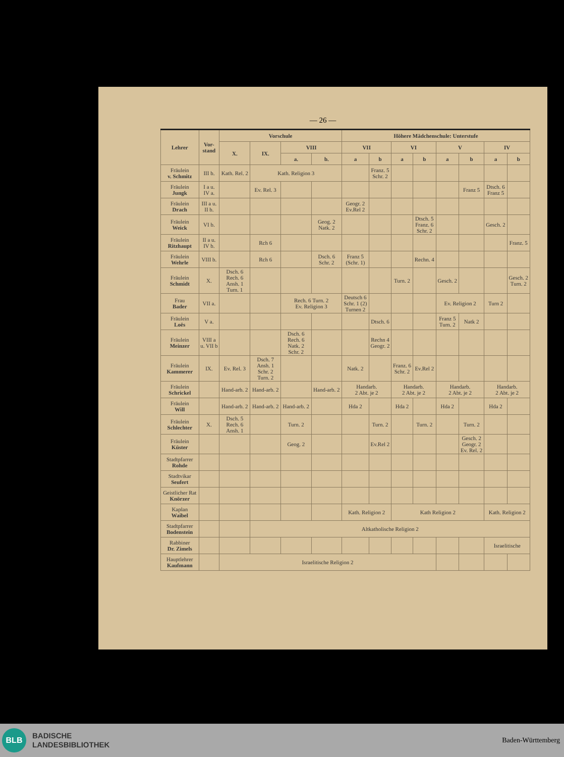— 26 —
| Lehrer | Vor- stand | Vorschule | | | | Höhere Mädchenschule: Unterstufe | | | | | | | |
| --- | --- | --- | --- | --- | --- | --- | --- | --- | --- | --- | --- | --- | --- |
| | | X. | IX. | VIII | | VII | | VI | | V | | IV | |
| | | | | a. | b. | a | b | a | b | a | b | a | b |
| Fräulein v. Schmitz | III b. | Kath. Rel. 2 | Kath. Religion 3 | | | | Franz. 5 Schr. 2 | | | | | | |
| Fräulein Jungk | I a u. IV a. | | Ev. Rel. 3 | | | | | | | | Franz 5 | Dtsch. 6 Franz 5 | |
| Fräulein Drach | III a u. II b. | | | | | Geogr. 2 Ev.Rel 2 | | | | | | | |
| Fräulein Weick | VI b. | | | | Geog. 2 Natk. 2 | | | | Dtsch. 5 Franz. 6 Schr. 2 | | | Gesch. 2 | |
| Fräulein Ritzhaupt | II a u. IV b. | | Rch 6 | | | | | | | | | | Franz. 5 |
| Fräulein Wehrle | VIII b. | | Rch 6 | | Dsch. 6 Schr. 2 | Franz 5 (Schr. 1) | | | Rechn. 4 | | | | |
| Fräulein Schmidt | X. | Dsch. 6 Rech. 6 Ansh. 1 Turn. 1 | | | | | | Turn. 2 | | Gesch. 2 | | | Gesch. 2 Turn. 2 |
| Frau Bader | VII a. | | | Rech. 6 Turn. 2 Ev. Religion 3 | | Deutsch 6 Schr. 1 (2) Turnen 2 | | | | Ev. Religion 2 | | Turn 2 | |
| Fräulein Loës | V a. | | | | | | Dtsch. 6 | | | Franz 5 Turn. 2 | Natk 2 | | |
| Fräulein Meinzer | VIII a u. VII b | | | Dsch. 6 Rech. 6 Natk. 2 Schr. 2 | | | Rechn 4 Geogr. 2 | | | | | | |
| Fräulein Kammerer | IX. | Ev. Rel. 3 | Dsch. 7 Ansh. 1 Schr. 2 Turn. 2 | | | Natk. 2 | | Franz. 6 Schr. 2 | Ev.Rel 2 | | | | |
| Fräulein Schrickel | | Hand-arb. 2 | Hand-arb. 2 | | Hand-arb. 2 | Handarb. 2 Abt. je 2 | | Handarb. 2 Abt. je 2 | | Handarb. 2 Abt. je 2 | | Handarb. 2 Abt. je 2 | |
| Fräulein Will | | Hand-arb. 2 | Hand-arb. 2 | Hand-arb. 2 | | Hda 2 | | Hda 2 | | Hda 2 | | Hda 2 | |
| Fräulein Schlechter | X. | Dsch. 5 Rech. 6 Ansh. 1 | | Turn. 2 | | | Turn. 2 | | Turn. 2 | | Turn. 2 | | |
| Fräulein Küster | | | | Geog. 2 | | | Ev.Rel 2 | | | | Gesch. 2 Geogr. 2 Ev. Rel. 2 | | |
| Stadtpfarrer Rohde | | | | | | | | | | | | | |
| Stadtvikar Seufert | | | | | | | | | | | | | |
| Geistlicher Rat Knörzer | | | | | | | | | | | | | |
| Kaplan Waibel | | | | | | Kath. Religion 2 | | Kath Religion 2 | | | | Kath. Religion 2 | |
| Stadtpfarrer Bodenstein | | | Altkatholische Religion 2 | | | | | | | | | | |
| Rabbiner Dr. Zimels | | | | | | | | | | | | Israelitische | |
| Hauptlehrer Kaufmann | | Israelitische Religion 2 | | | | | | | | | | | |
BLB
BADISCHE
LANDESBIBLIOTHEK
Baden-Württemberg